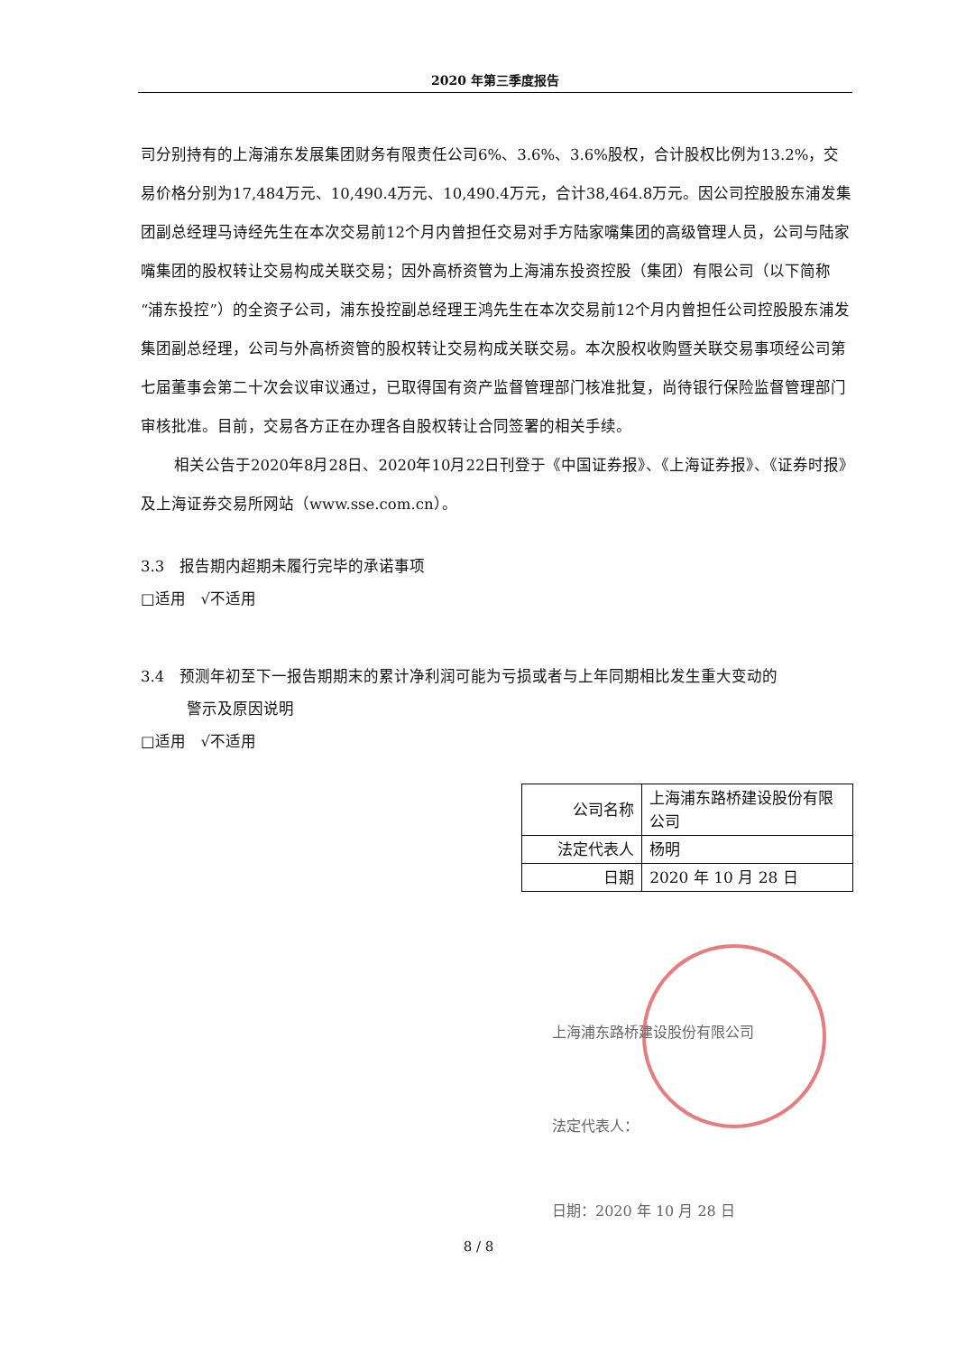2020 年第三季度报告
司分别持有的上海浦东发展集团财务有限责任公司6%、3.6%、3.6%股权，合计股权比例为13.2%，交易价格分别为17,484万元、10,490.4万元、10,490.4万元，合计38,464.8万元。因公司控股股东浦发集团副总经理马诗经先生在本次交易前12个月内曾担任交易对手方陆家嘴集团的高级管理人员，公司与陆家嘴集团的股权转让交易构成关联交易；因外高桥资管为上海浦东投资控股（集团）有限公司（以下简称“浦东投控”）的全资子公司，浦东投控副总经理王鸿先生在本次交易前12个月内曾担任公司控股股东浦发集团副总经理，公司与外高桥资管的股权转让交易构成关联交易。本次股权收购暨关联交易事项经公司第七届董事会第二十次会议审议通过，已取得国有资产监督管理部门核准批复，尚待银行保险监督管理部门审核批准。目前，交易各方正在办理各自股权转让合同签署的相关手续。
相关公告于2020年8月28日、2020年10月22日刊登于《中国证券报》、《上海证券报》、《证券时报》及上海证券交易所网站（www.sse.com.cn）。
3.3　报告期内超期未履行完毕的承诺事项
□适用　√不适用
3.4　预测年初至下一报告期期末的累计净利润可能为亏损或者与上年同期相比发生重大变动的
　　　警示及原因说明
□适用　√不适用
| 公司名称 | 上海浦东路桥建设股份有限公司 |
| 法定代表人 | 杨明 |
| 日期 | 2020 年 10 月 28 日 |
上海浦东路桥建设股份有限公司
法定代表人：
日期：2020 年 10 月 28 日
8 / 8